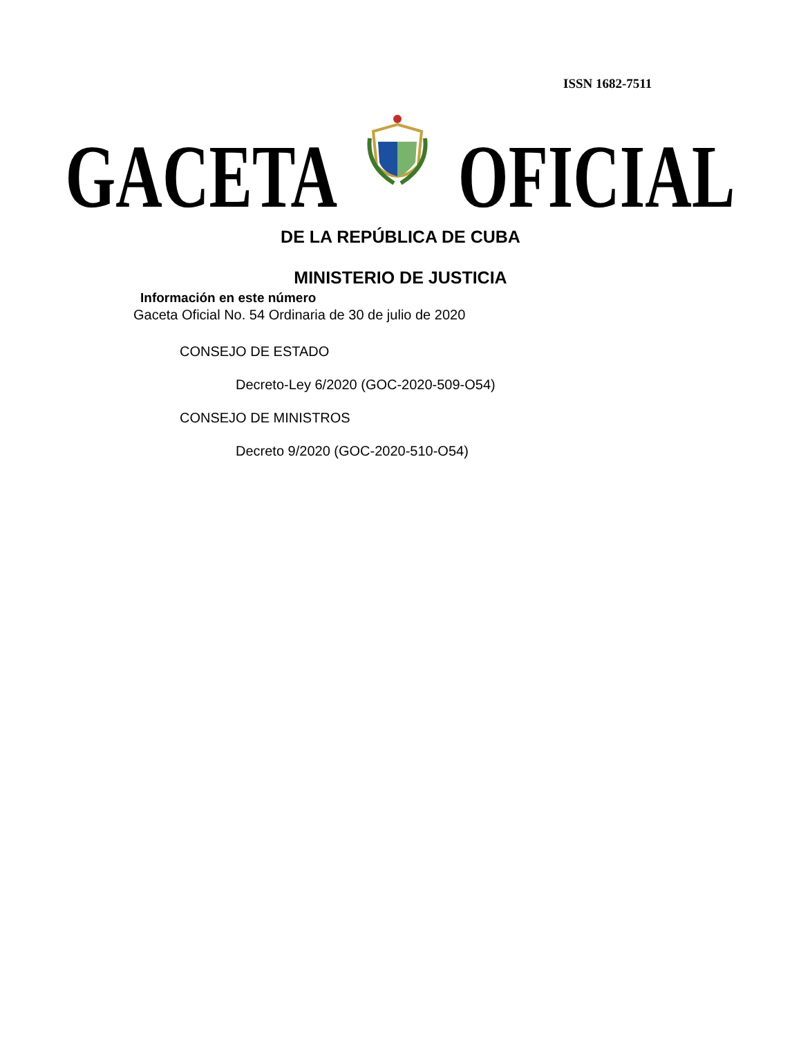ISSN 1682-7511
GACETA OFICIAL
DE LA REPÚBLICA DE CUBA
MINISTERIO DE JUSTICIA
Información en este número
Gaceta Oficial No. 54 Ordinaria de 30 de julio de 2020
CONSEJO DE ESTADO
Decreto-Ley 6/2020 (GOC-2020-509-O54)
CONSEJO DE MINISTROS
Decreto 9/2020 (GOC-2020-510-O54)